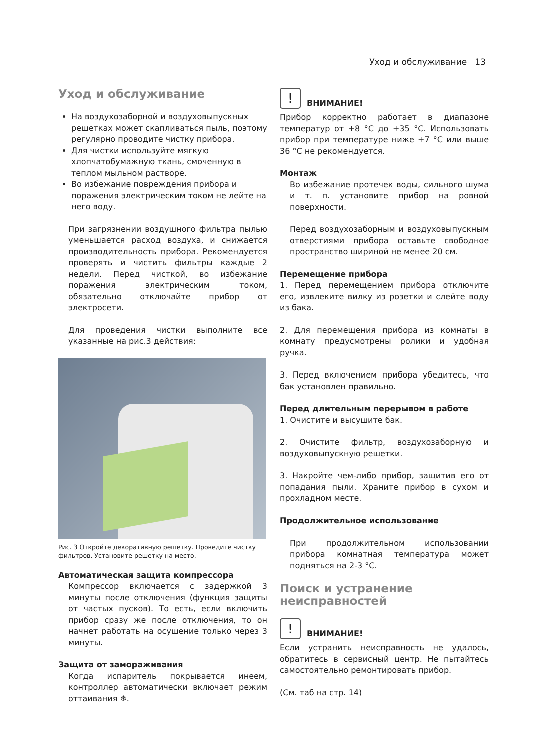Уход и обслуживание 13
Уход и обслуживание
На воздухозаборной и воздуховыпускных решетках может скапливаться пыль, поэтому регулярно проводите чистку прибора.
Для чистки используйте мягкую хлопчатобумажную ткань, смоченную в теплом мыльном растворе.
Во избежание повреждения прибора и поражения электрическим током не лейте на него воду.
При загрязнении воздушного фильтра пылью уменьшается расход воздуха, и снижается производительность прибора. Рекомендуется проверять и чистить фильтры каждые 2 недели. Перед чисткой, во избежание поражения электрическим током, обязательно отключайте прибор от электросети.
Для проведения чистки выполните все указанные на рис.3 действия:
Рис. 3 Откройте декоративную решетку. Проведите чистку фильтров. Установите решетку на место.
Автоматическая защита компрессора
Компрессор включается с задержкой 3 минуты после отключения (функция защиты от частых пусков). То есть, если включить прибор сразу же после отключения, то он начнет работать на осушение только через 3 минуты.
Защита от замораживания
Когда испаритель покрывается инеем, контроллер автоматически включает режим оттаивания ❄.
!
ВНИМАНИЕ!
Прибор корректно работает в диапазоне температур от +8 °C до +35 °C. Использовать прибор при температуре ниже +7 °C или выше 36 °C не рекомендуется.
Монтаж
Во избежание протечек воды, сильного шума и т. п. установите прибор на ровной поверхности.
Перед воздухозаборным и воздуховыпускным отверстиями прибора оставьте свободное пространство шириной не менее 20 см.
Перемещение прибора
1. Перед перемещением прибора отключите его, извлеките вилку из розетки и слейте воду из бака.
2. Для перемещения прибора из комнаты в комнату предусмотрены ролики и удобная ручка.
3. Перед включением прибора убедитесь, что бак установлен правильно.
Перед длительным перерывом в работе
1. Очистите и высушите бак.
2. Очистите фильтр, воздухозаборную и воздуховыпускную решетки.
3. Накройте чем-либо прибор, защитив его от попадания пыли. Храните прибор в сухом и прохладном месте.
Продолжительное использование
При продолжительном использовании прибора комнатная температура может подняться на 2-3 °C.
Поиск и устранение неисправностей
!
ВНИМАНИЕ!
Если устранить неисправность не удалось, обратитесь в сервисный центр. Не пытайтесь самостоятельно ремонтировать прибор.
(См. таб на стр. 14)